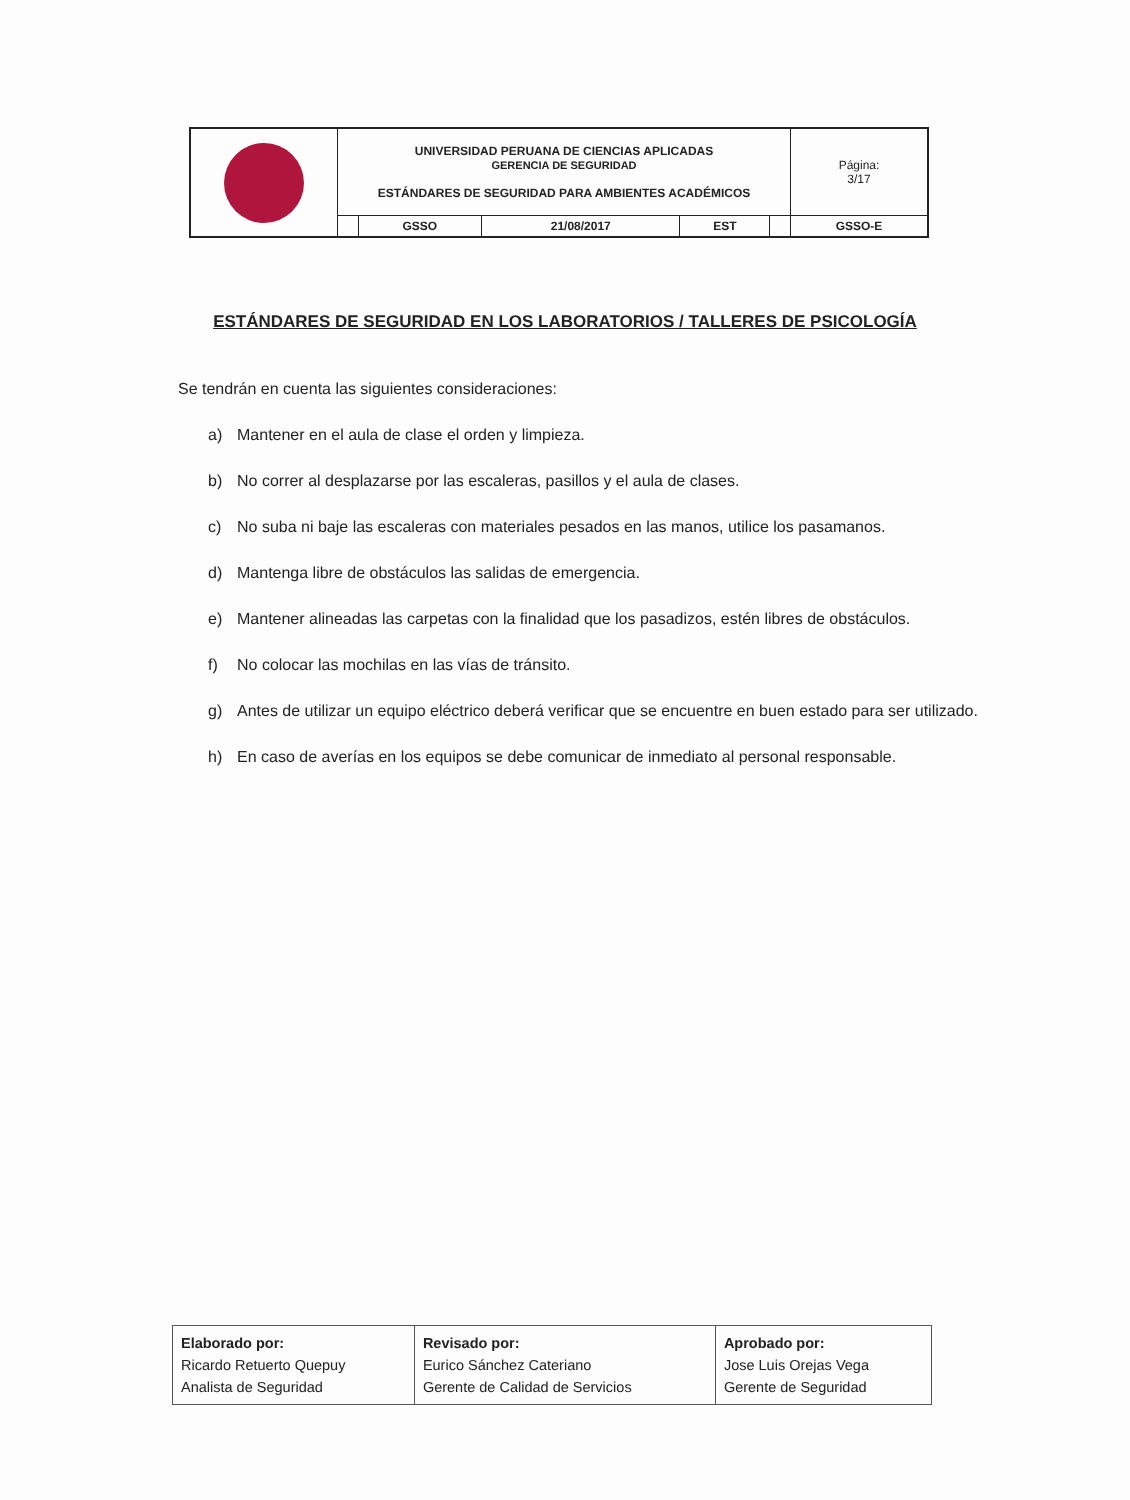| | UNIVERSIDAD PERUANA DE CIENCIAS APLICADAS GERENCIA DE SEGURIDAD ESTÁNDARES DE SEGURIDAD PARA AMBIENTES ACADÉMICOS | | | | | Página: 3/17 |
| | | GSSO | 21/08/2017 | EST | | GSSO-E |
ESTÁNDARES DE SEGURIDAD EN LOS LABORATORIOS / TALLERES DE PSICOLOGÍA
Se tendrán en cuenta las siguientes consideraciones:
a) Mantener en el aula de clase el orden y limpieza.
b) No correr al desplazarse por las escaleras, pasillos y el aula de clases.
c) No suba ni baje las escaleras con materiales pesados en las manos, utilice los pasamanos.
d) Mantenga libre de obstáculos las salidas de emergencia.
e) Mantener alineadas las carpetas con la finalidad que los pasadizos, estén libres de obstáculos.
f) No colocar las mochilas en las vías de tránsito.
g) Antes de utilizar un equipo eléctrico deberá verificar que se encuentre en buen estado para ser utilizado.
h) En caso de averías en los equipos se debe comunicar de inmediato al personal responsable.
| Elaborado por: Ricardo Retuerto Quepuy Analista de Seguridad | Revisado por: Eurico Sánchez Cateriano Gerente de Calidad de Servicios | Aprobado por: Jose Luis Orejas Vega Gerente de Seguridad |